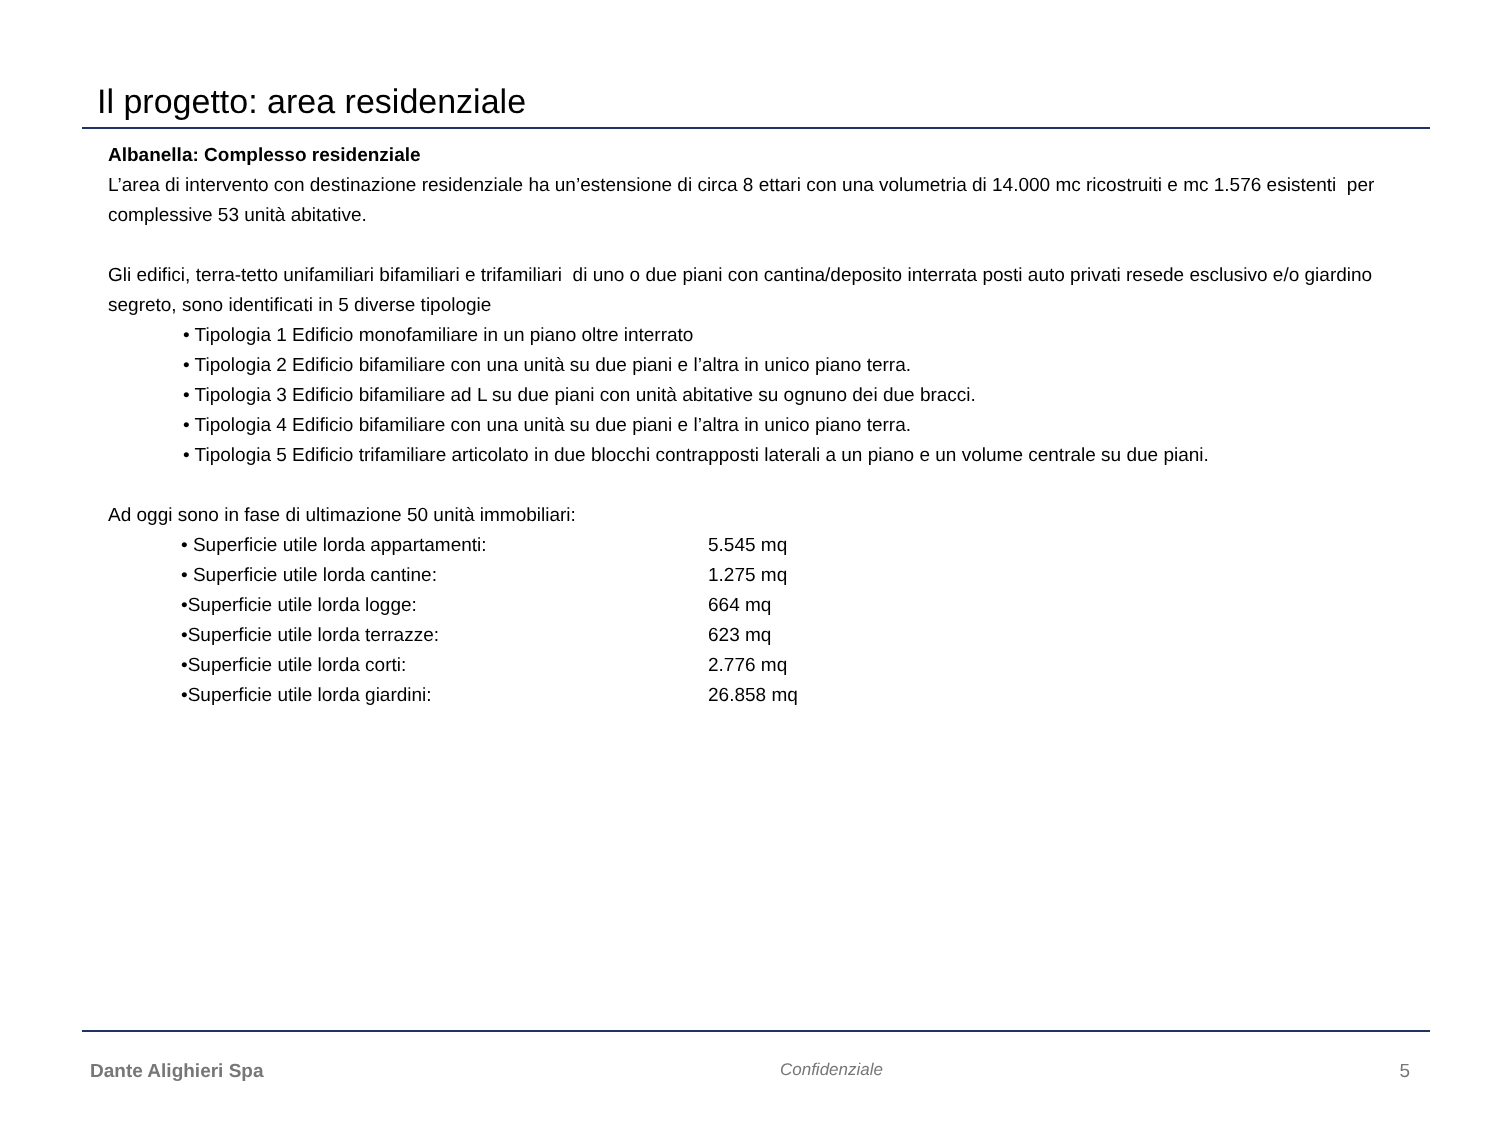Il progetto: area residenziale
Albanella: Complesso residenziale
L’area di intervento con destinazione residenziale ha un’estensione di circa 8 ettari con una volumetria di 14.000 mc ricostruiti e mc 1.576 esistenti per complessive 53 unità abitative.
Gli edifici, terra-tetto unifamiliari bifamiliari e trifamiliari di uno o due piani con cantina/deposito interrata posti auto privati resede esclusivo e/o giardino segreto, sono identificati in 5 diverse tipologie
• Tipologia 1 Edificio monofamiliare in un piano oltre interrato
• Tipologia 2 Edificio bifamiliare con una unità su due piani e l’altra in unico piano terra.
• Tipologia 3 Edificio bifamiliare ad L su due piani con unità abitative su ognuno dei due bracci.
• Tipologia 4 Edificio bifamiliare con una unità su due piani e l’altra in unico piano terra.
• Tipologia 5 Edificio trifamiliare articolato in due blocchi contrapposti laterali a un piano e un volume centrale su due piani.
Ad oggi sono in fase di ultimazione 50 unità immobiliari:
| • Superficie utile lorda appartamenti: | 5.545 mq |
| • Superficie utile lorda cantine: | 1.275 mq |
| •Superficie utile lorda logge: | 664 mq |
| •Superficie utile lorda terrazze: | 623 mq |
| •Superficie utile lorda corti: | 2.776 mq |
| •Superficie utile lorda giardini: | 26.858 mq |
Dante Alighieri Spa Confidenziale 5